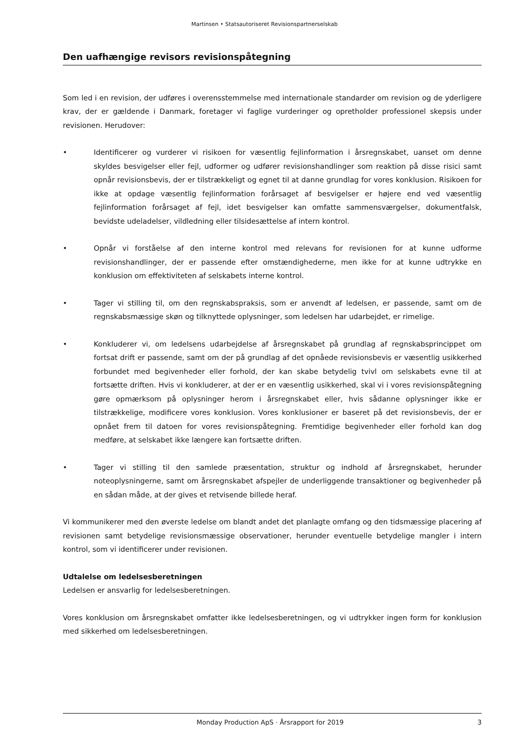Martinsen • Statsautoriseret Revisionspartnerselskab
Den uafhængige revisors revisionspåtegning
Som led i en revision, der udføres i overensstemmelse med internationale standarder om revision og de yderligere krav, der er gældende i Danmark, foretager vi faglige vurderinger og opretholder professionel skepsis under revisionen. Herudover:
• Identificerer og vurderer vi risikoen for væsentlig fejlinformation i årsregnskabet, uanset om denne skyldes besvigelser eller fejl, udformer og udfører revisionshandlinger som reaktion på disse risici samt opnår revisionsbevis, der er tilstrækkeligt og egnet til at danne grundlag for vores konklusion. Risikoen for ikke at opdage væsentlig fejlinformation forårsaget af besvigelser er højere end ved væsentlig fejlinformation forårsaget af fejl, idet besvigelser kan omfatte sammensværgelser, dokumentfalsk, bevidste udeladelser, vildledning eller tilsidesættelse af intern kontrol.
• Opnår vi forståelse af den interne kontrol med relevans for revisionen for at kunne udforme revisionshandlinger, der er passende efter omstændighederne, men ikke for at kunne udtrykke en konklusion om effektiviteten af selskabets interne kontrol.
• Tager vi stilling til, om den regnskabspraksis, som er anvendt af ledelsen, er passende, samt om de regnskabsmæssige skøn og tilknyttede oplysninger, som ledelsen har udarbejdet, er rimelige.
• Konkluderer vi, om ledelsens udarbejdelse af årsregnskabet på grundlag af regnskabsprincippet om fortsat drift er passende, samt om der på grundlag af det opnåede revisionsbevis er væsentlig usikkerhed forbundet med begivenheder eller forhold, der kan skabe betydelig tvivl om selskabets evne til at fortsætte driften. Hvis vi konkluderer, at der er en væsentlig usikkerhed, skal vi i vores revisionspåtegning gøre opmærksom på oplysninger herom i årsregnskabet eller, hvis sådanne oplysninger ikke er tilstrækkelige, modificere vores konklusion. Vores konklusioner er baseret på det revisionsbevis, der er opnået frem til datoen for vores revisionspåtegning. Fremtidige begivenheder eller forhold kan dog medføre, at selskabet ikke længere kan fortsætte driften.
• Tager vi stilling til den samlede præsentation, struktur og indhold af årsregnskabet, herunder noteoplysningerne, samt om årsregnskabet afspejler de underliggende transaktioner og begivenheder på en sådan måde, at der gives et retvisende billede heraf.
Vi kommunikerer med den øverste ledelse om blandt andet det planlagte omfang og den tidsmæssige placering af revisionen samt betydelige revisionsmæssige observationer, herunder eventuelle betydelige mangler i intern kontrol, som vi identificerer under revisionen.
Udtalelse om ledelsesberetningen
Ledelsen er ansvarlig for ledelsesberetningen.
Vores konklusion om årsregnskabet omfatter ikke ledelsesberetningen, og vi udtrykker ingen form for konklusion med sikkerhed om ledelsesberetningen.
Monday Production ApS · Årsrapport for 2019 3